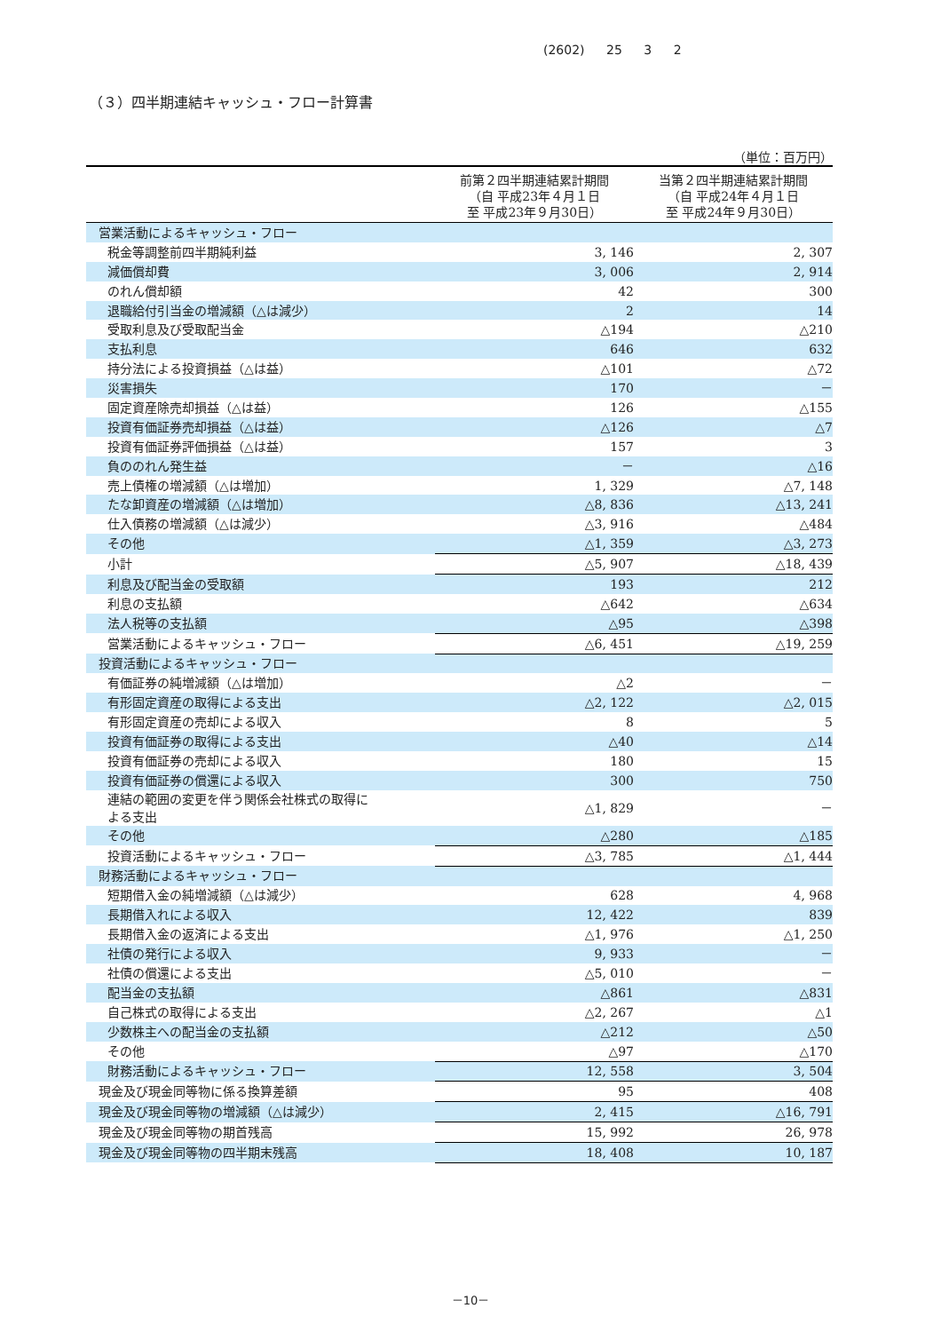(2602) 25 3 2
（３）四半期連結キャッシュ・フロー計算書
（単位：百万円）
| | 前第２四半期連結累計期間 （自 平成23年４月１日 至 平成23年９月30日） | 当第２四半期連結累計期間 （自 平成24年４月１日 至 平成24年９月30日） |
| --- | --- | --- |
| 営業活動によるキャッシュ・フロー | | |
| 税金等調整前四半期純利益 | 3, 146 | 2, 307 |
| 減価償却費 | 3, 006 | 2, 914 |
| のれん償却額 | 42 | 300 |
| 退職給付引当金の増減額（△は減少） | 2 | 14 |
| 受取利息及び受取配当金 | △194 | △210 |
| 支払利息 | 646 | 632 |
| 持分法による投資損益（△は益） | △101 | △72 |
| 災害損失 | 170 | － |
| 固定資産除売却損益（△は益） | 126 | △155 |
| 投資有価証券売却損益（△は益） | △126 | △7 |
| 投資有価証券評価損益（△は益） | 157 | 3 |
| 負ののれん発生益 | － | △16 |
| 売上債権の増減額（△は増加） | 1, 329 | △7, 148 |
| たな卸資産の増減額（△は増加） | △8, 836 | △13, 241 |
| 仕入債務の増減額（△は減少） | △3, 916 | △484 |
| その他 | △1, 359 | △3, 273 |
| 小計 | △5, 907 | △18, 439 |
| 利息及び配当金の受取額 | 193 | 212 |
| 利息の支払額 | △642 | △634 |
| 法人税等の支払額 | △95 | △398 |
| 営業活動によるキャッシュ・フロー | △6, 451 | △19, 259 |
| 投資活動によるキャッシュ・フロー | | |
| 有価証券の純増減額（△は増加） | △2 | － |
| 有形固定資産の取得による支出 | △2, 122 | △2, 015 |
| 有形固定資産の売却による収入 | 8 | 5 |
| 投資有価証券の取得による支出 | △40 | △14 |
| 投資有価証券の売却による収入 | 180 | 15 |
| 投資有価証券の償還による収入 | 300 | 750 |
| 連結の範囲の変更を伴う関係会社株式の取得に よる支出 | △1, 829 | － |
| その他 | △280 | △185 |
| 投資活動によるキャッシュ・フロー | △3, 785 | △1, 444 |
| 財務活動によるキャッシュ・フロー | | |
| 短期借入金の純増減額（△は減少） | 628 | 4, 968 |
| 長期借入れによる収入 | 12, 422 | 839 |
| 長期借入金の返済による支出 | △1, 976 | △1, 250 |
| 社債の発行による収入 | 9, 933 | － |
| 社債の償還による支出 | △5, 010 | － |
| 配当金の支払額 | △861 | △831 |
| 自己株式の取得による支出 | △2, 267 | △1 |
| 少数株主への配当金の支払額 | △212 | △50 |
| その他 | △97 | △170 |
| 財務活動によるキャッシュ・フロー | 12, 558 | 3, 504 |
| 現金及び現金同等物に係る換算差額 | 95 | 408 |
| 現金及び現金同等物の増減額（△は減少） | 2, 415 | △16, 791 |
| 現金及び現金同等物の期首残高 | 15, 992 | 26, 978 |
| 現金及び現金同等物の四半期末残高 | 18, 408 | 10, 187 |
－10－